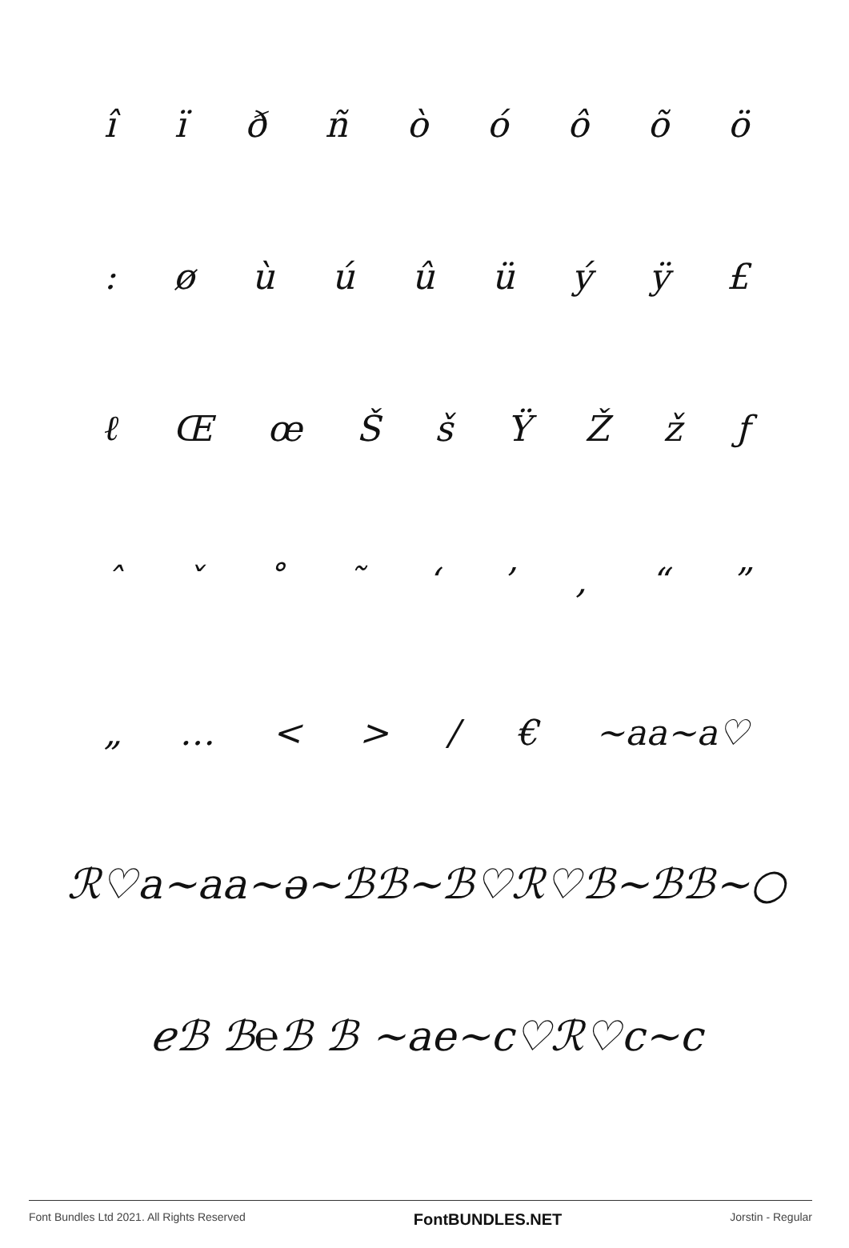îïðñòóôõö
: øùúûüýÿ £
ℓŒœŠšŸŽžƒ
ˆˇ ˚ ˜ ‘’ ‚ “”
„ … < > / € ~aa~a♡
ℛ♡a~aa~ə~ℬℬ~ℬ♡ℛ♡ℬ~ℬℬ~○
ℯℬ ℬ℮ℬ ℬ ~ae~c♡ℛ♡c~c
Font Bundles Ltd 2021. All Rights Reserved FontBUNDLES.NET Jorstin - Regular